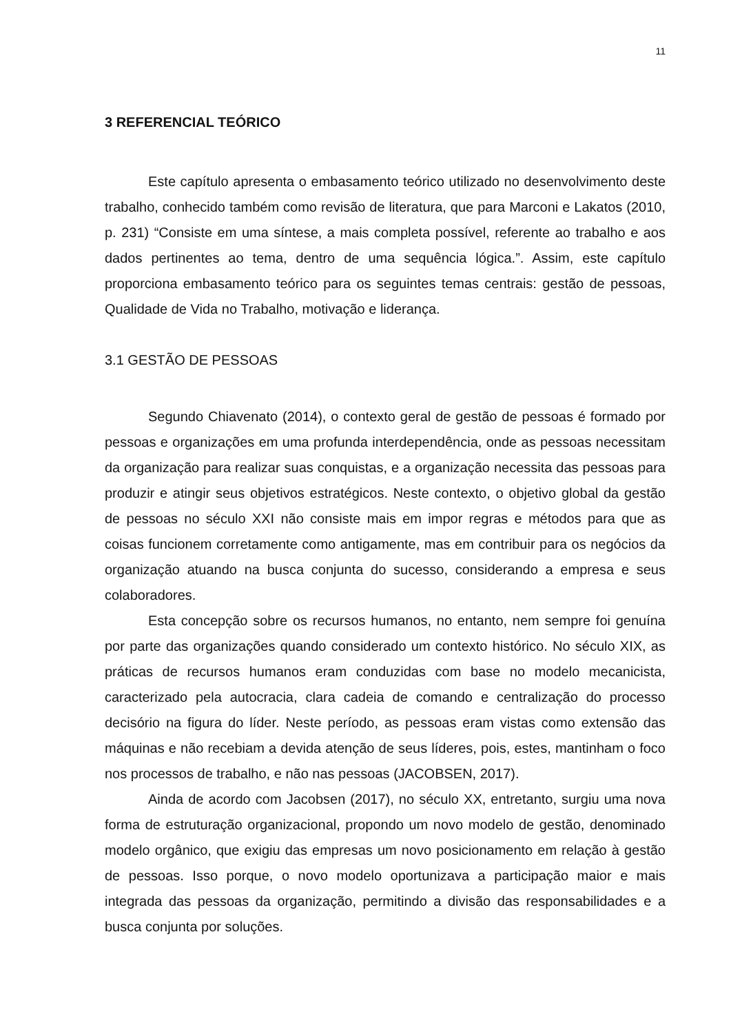11
3 REFERENCIAL TEÓRICO
Este capítulo apresenta o embasamento teórico utilizado no desenvolvimento deste trabalho, conhecido também como revisão de literatura, que para Marconi e Lakatos (2010, p. 231) “Consiste em uma síntese, a mais completa possível, referente ao trabalho e aos dados pertinentes ao tema, dentro de uma sequência lógica.”. Assim, este capítulo proporciona embasamento teórico para os seguintes temas centrais: gestão de pessoas, Qualidade de Vida no Trabalho, motivação e liderança.
3.1 GESTÃO DE PESSOAS
Segundo Chiavenato (2014), o contexto geral de gestão de pessoas é formado por pessoas e organizações em uma profunda interdependência, onde as pessoas necessitam da organização para realizar suas conquistas, e a organização necessita das pessoas para produzir e atingir seus objetivos estratégicos. Neste contexto, o objetivo global da gestão de pessoas no século XXI não consiste mais em impor regras e métodos para que as coisas funcionem corretamente como antigamente, mas em contribuir para os negócios da organização atuando na busca conjunta do sucesso, considerando a empresa e seus colaboradores.
Esta concepção sobre os recursos humanos, no entanto, nem sempre foi genuína por parte das organizações quando considerado um contexto histórico. No século XIX, as práticas de recursos humanos eram conduzidas com base no modelo mecanicista, caracterizado pela autocracia, clara cadeia de comando e centralização do processo decisório na figura do líder. Neste período, as pessoas eram vistas como extensão das máquinas e não recebiam a devida atenção de seus líderes, pois, estes, mantinham o foco nos processos de trabalho, e não nas pessoas (JACOBSEN, 2017).
Ainda de acordo com Jacobsen (2017), no século XX, entretanto, surgiu uma nova forma de estruturação organizacional, propondo um novo modelo de gestão, denominado modelo orgânico, que exigiu das empresas um novo posicionamento em relação à gestão de pessoas. Isso porque, o novo modelo oportunizava a participação maior e mais integrada das pessoas da organização, permitindo a divisão das responsabilidades e a busca conjunta por soluções.